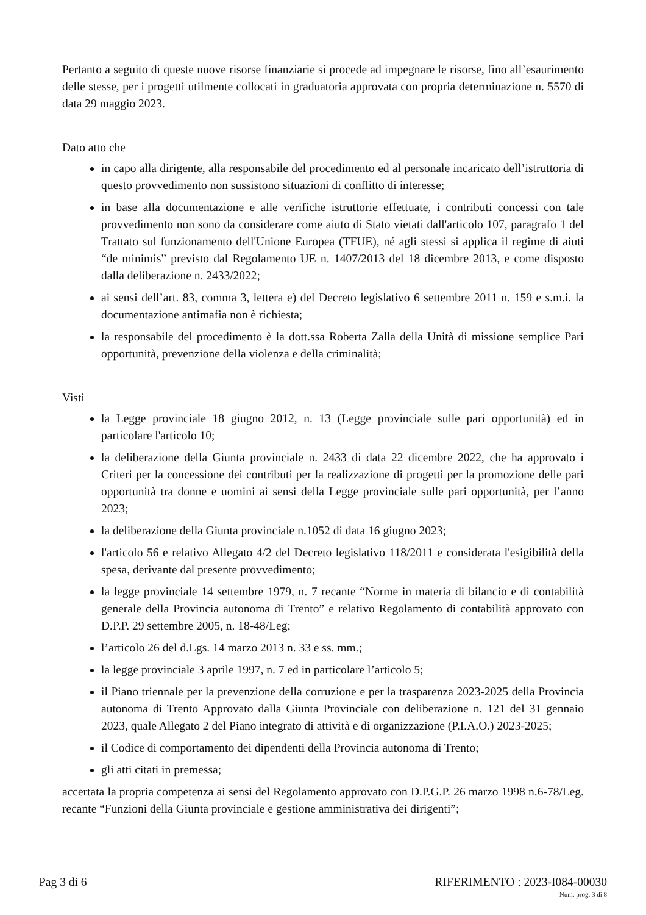Pertanto a seguito di queste nuove risorse finanziarie si procede ad impegnare le risorse, fino all’esaurimento delle stesse, per i progetti utilmente collocati in graduatoria approvata con propria determinazione n. 5570 di data 29 maggio 2023.
Dato atto che
in capo alla dirigente, alla responsabile del procedimento ed al personale incaricato dell’istruttoria di questo provvedimento non sussistono situazioni di conflitto di interesse;
in base alla documentazione e alle verifiche istruttorie effettuate, i contributi concessi con tale provvedimento non sono da considerare come aiuto di Stato vietati dall'articolo 107, paragrafo 1 del Trattato sul funzionamento dell'Unione Europea (TFUE), né agli stessi si applica il regime di aiuti “de minimis” previsto dal Regolamento UE n. 1407/2013 del 18 dicembre 2013, e come disposto dalla deliberazione n. 2433/2022;
ai sensi dell’art. 83, comma 3, lettera e) del Decreto legislativo 6 settembre 2011 n. 159 e s.m.i. la documentazione antimafia non è richiesta;
la responsabile del procedimento è la dott.ssa Roberta Zalla della Unità di missione semplice Pari opportunità, prevenzione della violenza e della criminalità;
Visti
la Legge provinciale 18 giugno 2012, n. 13 (Legge provinciale sulle pari opportunità) ed in particolare l'articolo 10;
la deliberazione della Giunta provinciale n. 2433 di data 22 dicembre 2022, che ha approvato i Criteri per la concessione dei contributi per la realizzazione di progetti per la promozione delle pari opportunità tra donne e uomini ai sensi della Legge provinciale sulle pari opportunità, per l’anno 2023;
la deliberazione della Giunta provinciale n.1052 di data 16 giugno 2023;
l'articolo 56 e relativo Allegato 4/2 del Decreto legislativo 118/2011 e considerata l'esigibilità della spesa, derivante dal presente provvedimento;
la legge provinciale 14 settembre 1979, n. 7 recante “Norme in materia di bilancio e di contabilità generale della Provincia autonoma di Trento” e relativo Regolamento di contabilità approvato con D.P.P. 29 settembre 2005, n. 18-48/Leg;
l’articolo 26 del d.Lgs. 14 marzo 2013 n. 33 e ss. mm.;
la legge provinciale 3 aprile 1997, n. 7 ed in particolare l’articolo 5;
il Piano triennale per la prevenzione della corruzione e per la trasparenza 2023-2025 della Provincia autonoma di Trento Approvato dalla Giunta Provinciale con deliberazione n. 121 del 31 gennaio 2023, quale Allegato 2 del Piano integrato di attività e di organizzazione (P.I.A.O.) 2023-2025;
il Codice di comportamento dei dipendenti della Provincia autonoma di Trento;
gli atti citati in premessa;
accertata la propria competenza ai sensi del Regolamento approvato con D.P.G.P. 26 marzo 1998 n.6-78/Leg. recante “Funzioni della Giunta provinciale e gestione amministrativa dei dirigenti”;
Pag 3 di 6 RIFERIMENTO : 2023-I084-00030
Num. prog. 3 di 8